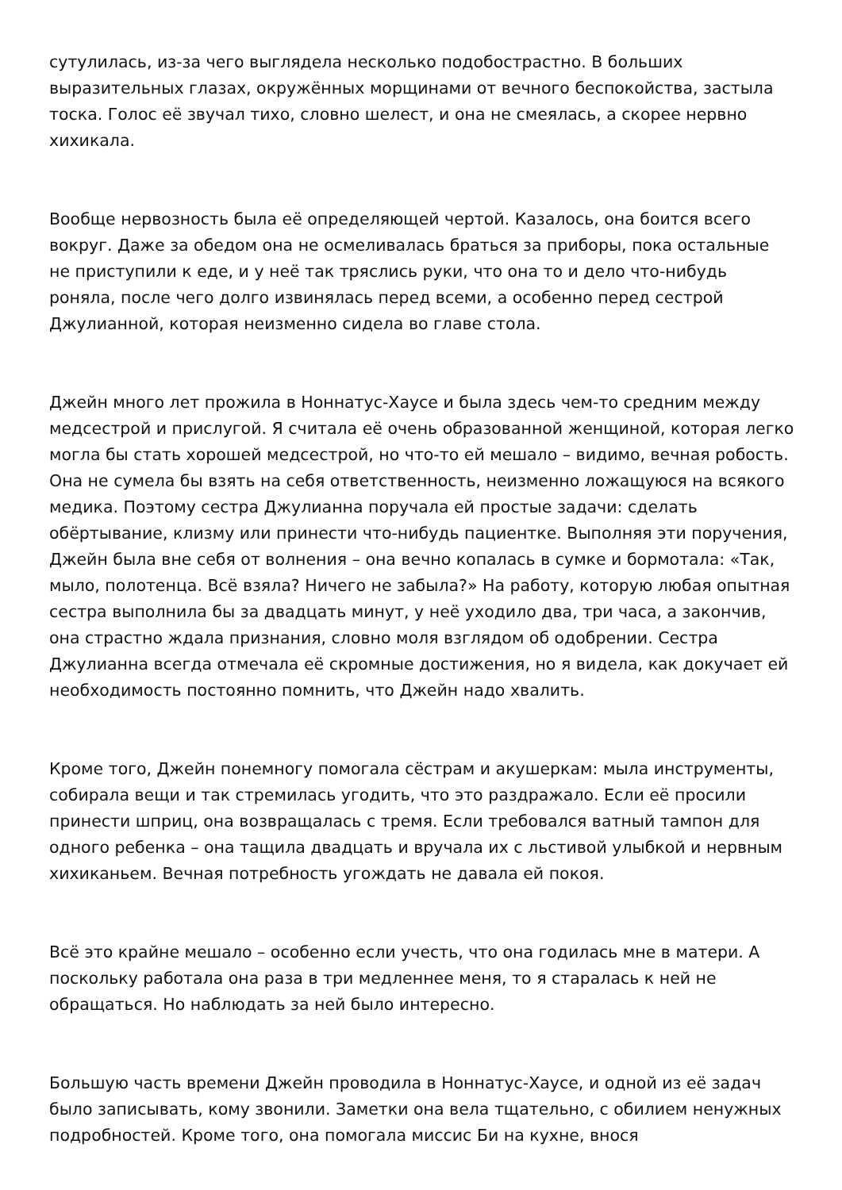сутулилась, из-за чего выглядела несколько подобострастно. В больших выразительных глазах, окружённых морщинами от вечного беспокойства, застыла тоска. Голос её звучал тихо, словно шелест, и она не смеялась, а скорее нервно хихикала.
Вообще нервозность была её определяющей чертой. Казалось, она боится всего вокруг. Даже за обедом она не осмеливалась браться за приборы, пока остальные не приступили к еде, и у неё так тряслись руки, что она то и дело что-нибудь роняла, после чего долго извинялась перед всеми, а особенно перед сестрой Джулианной, которая неизменно сидела во главе стола.
Джейн много лет прожила в Ноннатус-Хаусе и была здесь чем-то средним между медсестрой и прислугой. Я считала её очень образованной женщиной, которая легко могла бы стать хорошей медсестрой, но что-то ей мешало – видимо, вечная робость. Она не сумела бы взять на себя ответственность, неизменно ложащуюся на всякого медика. Поэтому сестра Джулианна поручала ей простые задачи: сделать обёртывание, клизму или принести что-нибудь пациентке. Выполняя эти поручения, Джейн была вне себя от волнения – она вечно копалась в сумке и бормотала: «Так, мыло, полотенца. Всё взяла? Ничего не забыла?» На работу, которую любая опытная сестра выполнила бы за двадцать минут, у неё уходило два, три часа, а закончив, она страстно ждала признания, словно моля взглядом об одобрении. Сестра Джулианна всегда отмечала её скромные достижения, но я видела, как докучает ей необходимость постоянно помнить, что Джейн надо хвалить.
Кроме того, Джейн понемногу помогала сёстрам и акушеркам: мыла инструменты, собирала вещи и так стремилась угодить, что это раздражало. Если её просили принести шприц, она возвращалась с тремя. Если требовался ватный тампон для одного ребенка – она тащила двадцать и вручала их с льстивой улыбкой и нервным хихиканьем. Вечная потребность угождать не давала ей покоя.
Всё это крайне мешало – особенно если учесть, что она годилась мне в матери. А поскольку работала она раза в три медленнее меня, то я старалась к ней не обращаться. Но наблюдать за ней было интересно.
Большую часть времени Джейн проводила в Ноннатус-Хаусе, и одной из её задач было записывать, кому звонили. Заметки она вела тщательно, с обилием ненужных подробностей. Кроме того, она помогала миссис Би на кухне, внося